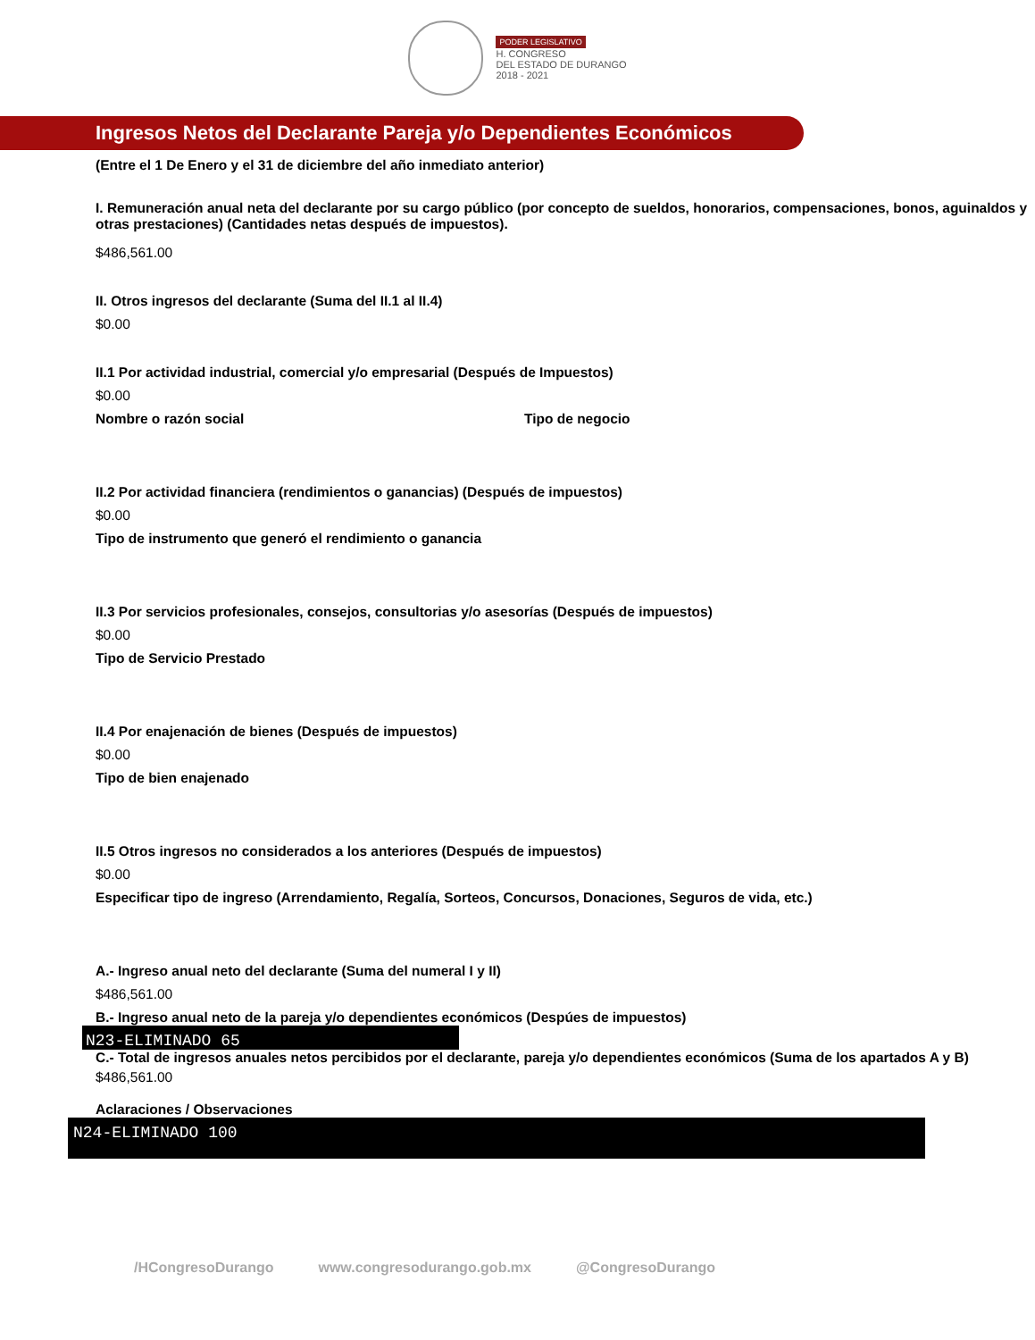PODER LEGISLATIVO
H. CONGRESO
DEL ESTADO DE DURANGO
2018 - 2021
Ingresos Netos del Declarante Pareja y/o Dependientes Económicos
(Entre el 1 De Enero y el 31 de diciembre del año inmediato anterior)
I. Remuneración anual neta del declarante por su cargo público (por concepto de sueldos, honorarios, compensaciones, bonos, aguinaldos y otras prestaciones) (Cantidades netas después de impuestos).
$486,561.00
II. Otros ingresos del declarante (Suma del II.1 al II.4)
$0.00
II.1 Por actividad industrial, comercial y/o empresarial (Después de Impuestos)
$0.00
Nombre o razón social Tipo de negocio
II.2 Por actividad financiera (rendimientos o ganancias) (Después de impuestos)
$0.00
Tipo de instrumento que generó el rendimiento o ganancia
II.3 Por servicios profesionales, consejos, consultorias y/o asesorías (Después de impuestos)
$0.00
Tipo de Servicio Prestado
II.4 Por enajenación de bienes (Después de impuestos)
$0.00
Tipo de bien enajenado
II.5 Otros ingresos no considerados a los anteriores (Después de impuestos)
$0.00
Especificar tipo de ingreso (Arrendamiento, Regalía, Sorteos, Concursos, Donaciones, Seguros de vida, etc.)
A.- Ingreso anual neto del declarante (Suma del numeral I y II)
$486,561.00
B.- Ingreso anual neto de la pareja y/o dependientes económicos (Despúes de impuestos)
N23-ELIMINADO 65
C.- Total de ingresos anuales netos percibidos por el declarante, pareja y/o dependientes económicos (Suma de los apartados A y B)
$486,561.00
Aclaraciones / Observaciones
N24-ELIMINADO 100
/HCongresoDurango www.congresodurango.gob.mx @CongresoDurango